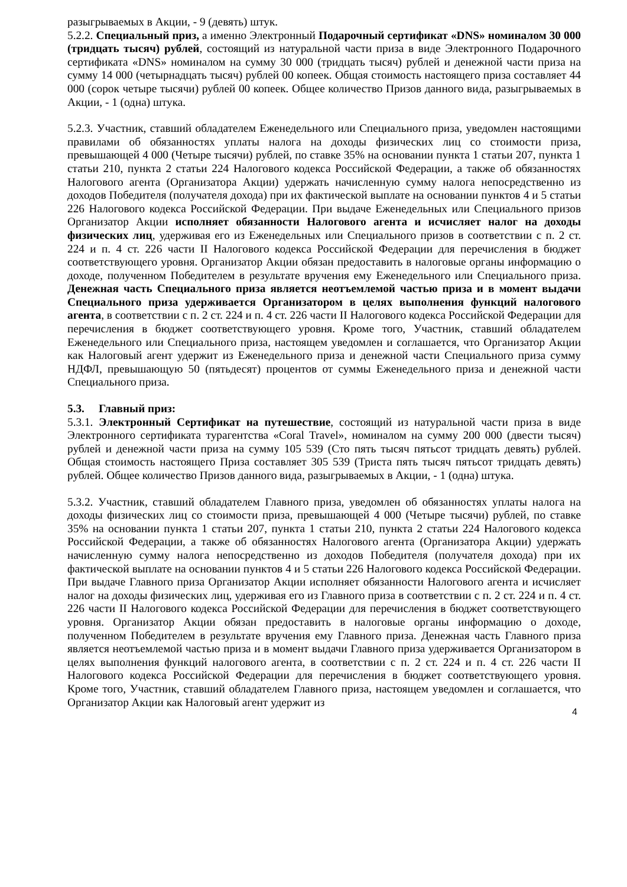разыгрываемых в Акции, - 9 (девять) штук.
5.2.2. Специальный приз, а именно Электронный Подарочный сертификат «DNS» номиналом 30 000 (тридцать тысяч) рублей, состоящий из натуральной части приза в виде Электронного Подарочного сертификата «DNS» номиналом на сумму 30 000 (тридцать тысяч) рублей и денежной части приза на сумму 14 000 (четырнадцать тысяч) рублей 00 копеек. Общая стоимость настоящего приза составляет 44 000 (сорок четыре тысячи) рублей 00 копеек. Общее количество Призов данного вида, разыгрываемых в Акции, - 1 (одна) штука.
5.2.3. Участник, ставший обладателем Еженедельного или Специального приза, уведомлен настоящими правилами об обязанностях уплаты налога на доходы физических лиц со стоимости приза, превышающей 4 000 (Четыре тысячи) рублей, по ставке 35% на основании пункта 1 статьи 207, пункта 1 статьи 210, пункта 2 статьи 224 Налогового кодекса Российской Федерации, а также об обязанностях Налогового агента (Организатора Акции) удержать начисленную сумму налога непосредственно из доходов Победителя (получателя дохода) при их фактической выплате на основании пунктов 4 и 5 статьи 226 Налогового кодекса Российской Федерации. При выдаче Еженедельных или Специального призов Организатор Акции исполняет обязанности Налогового агента и исчисляет налог на доходы физических лиц, удерживая его из Еженедельных или Специального призов в соответствии с п. 2 ст. 224 и п. 4 ст. 226 части II Налогового кодекса Российской Федерации для перечисления в бюджет соответствующего уровня. Организатор Акции обязан предоставить в налоговые органы информацию о доходе, полученном Победителем в результате вручения ему Еженедельного или Специального приза. Денежная часть Специального приза является неотъемлемой частью приза и в момент выдачи Специального приза удерживается Организатором в целях выполнения функций налогового агента, в соответствии с п. 2 ст. 224 и п. 4 ст. 226 части II Налогового кодекса Российской Федерации для перечисления в бюджет соответствующего уровня. Кроме того, Участник, ставший обладателем Еженедельного или Специального приза, настоящем уведомлен и соглашается, что Организатор Акции как Налоговый агент удержит из Еженедельного приза и денежной части Специального приза сумму НДФЛ, превышающую 50 (пятьдесят) процентов от суммы Еженедельного приза и денежной части Специального приза.
5.3. Главный приз:
5.3.1. Электронный Сертификат на путешествие, состоящий из натуральной части приза в виде Электронного сертификата турагентства «Coral Travel», номиналом на сумму 200 000 (двести тысяч) рублей и денежной части приза на сумму 105 539 (Сто пять тысяч пятьсот тридцать девять) рублей. Общая стоимость настоящего Приза составляет 305 539 (Триста пять тысяч пятьсот тридцать девять) рублей. Общее количество Призов данного вида, разыгрываемых в Акции, - 1 (одна) штука.
5.3.2. Участник, ставший обладателем Главного приза, уведомлен об обязанностях уплаты налога на доходы физических лиц со стоимости приза, превышающей 4 000 (Четыре тысячи) рублей, по ставке 35% на основании пункта 1 статьи 207, пункта 1 статьи 210, пункта 2 статьи 224 Налогового кодекса Российской Федерации, а также об обязанностях Налогового агента (Организатора Акции) удержать начисленную сумму налога непосредственно из доходов Победителя (получателя дохода) при их фактической выплате на основании пунктов 4 и 5 статьи 226 Налогового кодекса Российской Федерации. При выдаче Главного приза Организатор Акции исполняет обязанности Налогового агента и исчисляет налог на доходы физических лиц, удерживая его из Главного приза в соответствии с п. 2 ст. 224 и п. 4 ст. 226 части II Налогового кодекса Российской Федерации для перечисления в бюджет соответствующего уровня. Организатор Акции обязан предоставить в налоговые органы информацию о доходе, полученном Победителем в результате вручения ему Главного приза. Денежная часть Главного приза является неотъемлемой частью приза и в момент выдачи Главного приза удерживается Организатором в целях выполнения функций налогового агента, в соответствии с п. 2 ст. 224 и п. 4 ст. 226 части II Налогового кодекса Российской Федерации для перечисления в бюджет соответствующего уровня. Кроме того, Участник, ставший обладателем Главного приза, настоящем уведомлен и соглашается, что Организатор Акции как Налоговый агент удержит из
4